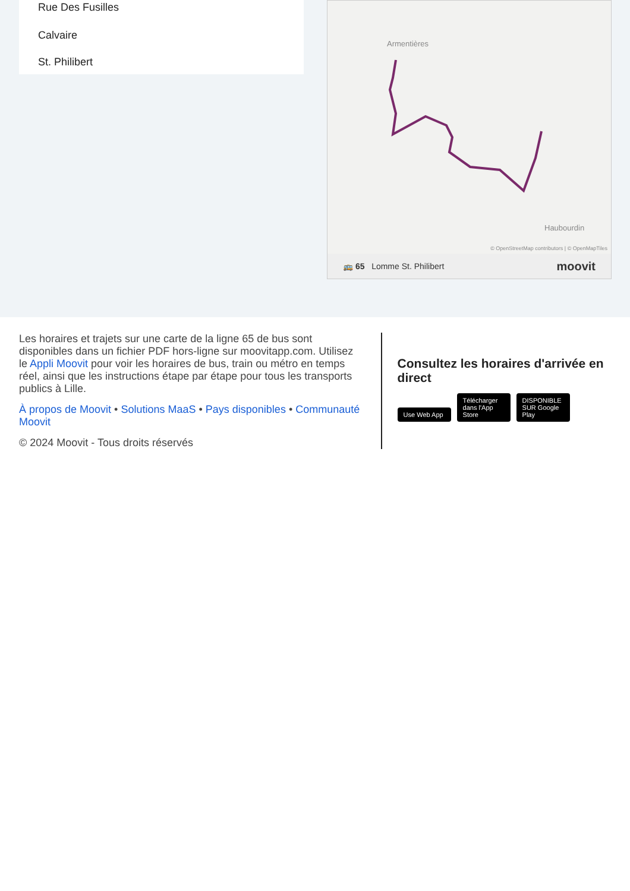Rue Des Fusilles
Calvaire
St. Philibert
Armentières
Haubourdin
© OpenStreetMap contributors | © OpenMapTiles
🚌 65 Lomme St. Philibert moovit
Les horaires et trajets sur une carte de la ligne 65 de bus sont disponibles dans un fichier PDF hors-ligne sur moovitapp.com. Utilisez le Appli Moovit pour voir les horaires de bus, train ou métro en temps réel, ainsi que les instructions étape par étape pour tous les transports publics à Lille.
À propos de Moovit • Solutions MaaS • Pays disponibles • Communauté Moovit
© 2024 Moovit - Tous droits réservés
Consultez les horaires d'arrivée en direct
Use Web App Télécharger dans l'App Store DISPONIBLE SUR Google Play